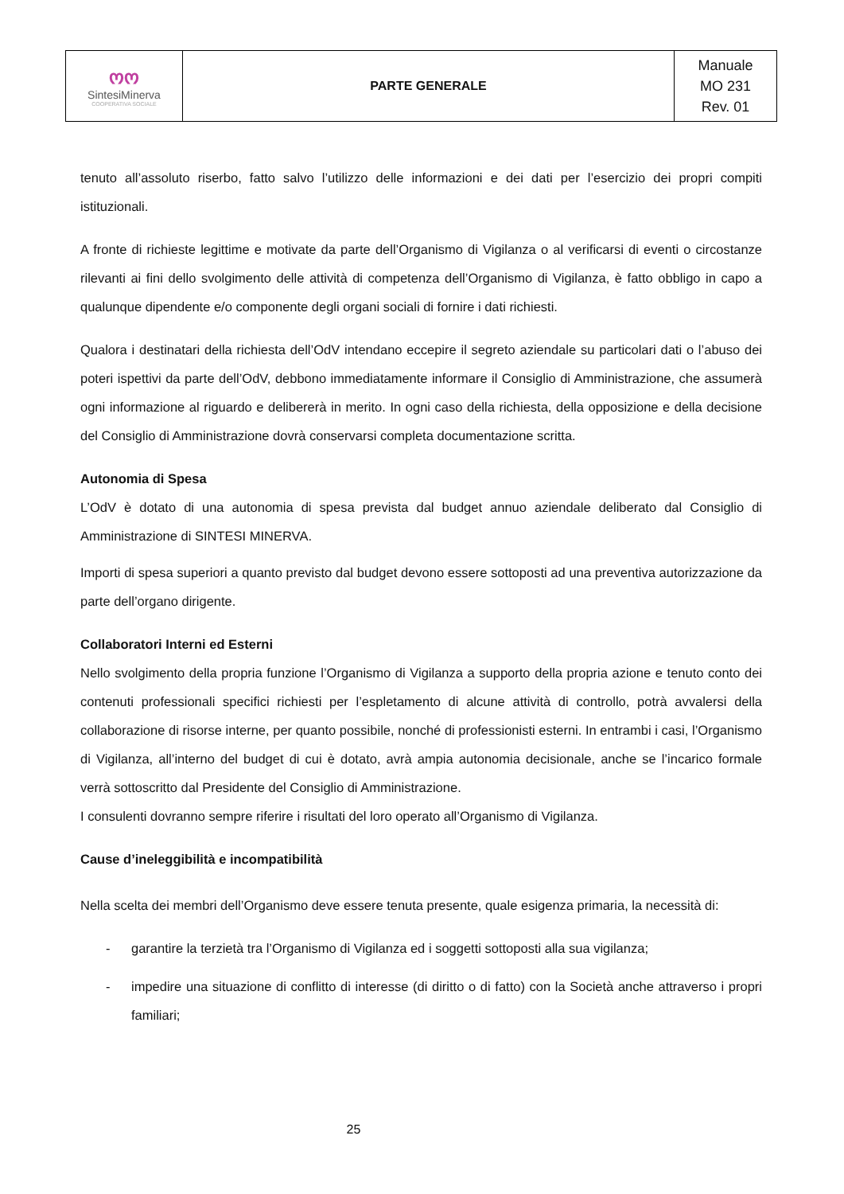| ოო Sintesi Minerva COOPERATIVA SOCIALE | PARTE GENERALE | Manuale MO 231 Rev. 01 |
tenuto all’assoluto riserbo, fatto salvo l’utilizzo delle informazioni e dei dati per l’esercizio dei propri compiti istituzionali.
A fronte di richieste legittime e motivate da parte dell’Organismo di Vigilanza o al verificarsi di eventi o circostanze rilevanti ai fini dello svolgimento delle attività di competenza dell’Organismo di Vigilanza, è fatto obbligo in capo a qualunque dipendente e/o componente degli organi sociali di fornire i dati richiesti.
Qualora i destinatari della richiesta dell’OdV intendano eccepire il segreto aziendale su particolari dati o l’abuso dei poteri ispettivi da parte dell’OdV, debbono immediatamente informare il Consiglio di Amministrazione, che assumerà ogni informazione al riguardo e delibererà in merito. In ogni caso della richiesta, della opposizione e della decisione del Consiglio di Amministrazione dovrà conservarsi completa documentazione scritta.
Autonomia di Spesa
L’OdV è dotato di una autonomia di spesa prevista dal budget annuo aziendale deliberato dal Consiglio di Amministrazione di SINTESI MINERVA.
Importi di spesa superiori a quanto previsto dal budget devono essere sottoposti ad una preventiva autorizzazione da parte dell’organo dirigente.
Collaboratori Interni ed Esterni
Nello svolgimento della propria funzione l’Organismo di Vigilanza a supporto della propria azione e tenuto conto dei contenuti professionali specifici richiesti per l’espletamento di alcune attività di controllo, potrà avvalersi della collaborazione di risorse interne, per quanto possibile, nonché di professionisti esterni. In entrambi i casi, l’Organismo di Vigilanza, all’interno del budget di cui è dotato, avrà ampia autonomia decisionale, anche se l’incarico formale verrà sottoscritto dal Presidente del Consiglio di Amministrazione.
I consulenti dovranno sempre riferire i risultati del loro operato all’Organismo di Vigilanza.
Cause d’ineleggibilità e incompatibilità
Nella scelta dei membri dell’Organismo deve essere tenuta presente, quale esigenza primaria, la necessità di:
- garantire la terzietà tra l’Organismo di Vigilanza ed i soggetti sottoposti alla sua vigilanza;
- impedire una situazione di conflitto di interesse (di diritto o di fatto) con la Società anche attraverso i propri familiari;
25